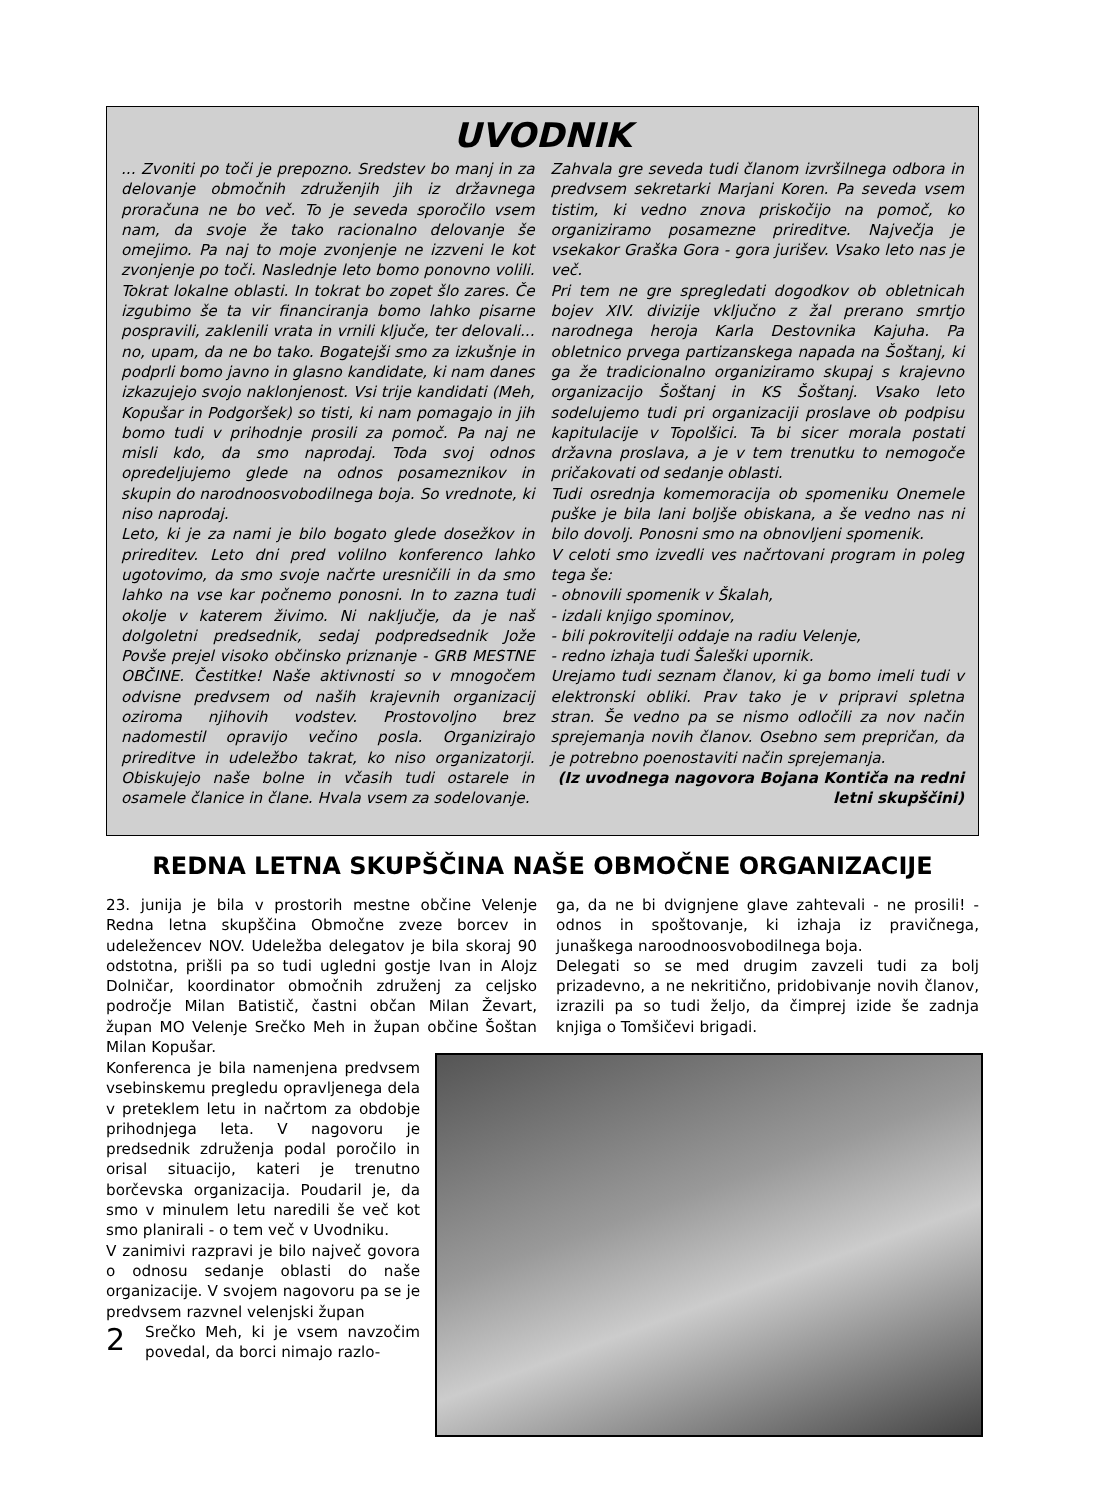UVODNIK
... Zvoniti po toči je prepozno. Sredstev bo manj in za delovanje območnih združenjih jih iz državnega proračuna ne bo več. To je seveda sporočilo vsem nam, da svoje že tako racionalno delovanje še omejimo. Pa naj to moje zvonjenje ne izzveni le kot zvonjenje po toči. Naslednje leto bomo ponovno volili. Tokrat lokalne oblasti. In tokrat bo zopet šlo zares. Če izgubimo še ta vir financiranja bomo lahko pisarne pospravili, zaklenili vrata in vrnili ključe, ter delovali... no, upam, da ne bo tako. Bogatejši smo za izkušnje in podprli bomo javno in glasno kandidate, ki nam danes izkazujejo svojo naklonjenost. Vsi trije kandidati (Meh, Kopušar in Podgoršek) so tisti, ki nam pomagajo in jih bomo tudi v prihodnje prosili za pomoč. Pa naj ne misli kdo, da smo naprodaj. Toda svoj odnos opredeljujemo glede na odnos posameznikov in skupin do narodnoosvobodilnega boja. So vrednote, ki niso naprodaj.
Leto, ki je za nami je bilo bogato glede dosežkov in prireditev. Leto dni pred volilno konferenco lahko ugotovimo, da smo svoje načrte uresničili in da smo lahko na vse kar počnemo ponosni. In to zazna tudi okolje v katerem živimo. Ni naključje, da je naš dolgoletni predsednik, sedaj podpredsednik Jože Povše prejel visoko občinsko priznanje - GRB MESTNE OBČINE. Čestitke! Naše aktivnosti so v mnogočem odvisne predvsem od naših krajevnih organizacij oziroma njihovih vodstev. Prostovoljno brez nadomestil opravijo večino posla. Organizirajo prireditve in udeležbo takrat, ko niso organizatorji. Obiskujejo naše bolne in včasih tudi ostarele in osamele članice in člane. Hvala vsem za sodelovanje.
Zahvala gre seveda tudi članom izvršilnega odbora in predvsem sekretarki Marjani Koren. Pa seveda vsem tistim, ki vedno znova priskočijo na pomoč, ko organiziramo posamezne prireditve. Največja je vsekakor Graška Gora - gora jurišev. Vsako leto nas je več.
Pri tem ne gre spregledati dogodkov ob obletnicah bojev XIV. divizije vključno z žal prerano smrtjo narodnega heroja Karla Destovnika Kajuha. Pa obletnico prvega partizanskega napada na Šoštanj, ki ga že tradicionalno organiziramo skupaj s krajevno organizacijo Šoštanj in KS Šoštanj. Vsako leto sodelujemo tudi pri organizaciji proslave ob podpisu kapitulacije v Topolšici. Ta bi sicer morala postati državna proslava, a je v tem trenutku to nemogoče pričakovati od sedanje oblasti.
Tudi osrednja komemoracija ob spomeniku Onemele puške je bila lani boljše obiskana, a še vedno nas ni bilo dovolj. Ponosni smo na obnovljeni spomenik.
V celoti smo izvedli ves načrtovani program in poleg tega še:
- obnovili spomenik v Škalah,
- izdali knjigo spominov,
- bili pokrovitelji oddaje na radiu Velenje,
- redno izhaja tudi Šaleški upornik.
Urejamo tudi seznam članov, ki ga bomo imeli tudi v elektronski obliki. Prav tako je v pripravi spletna stran. Še vedno pa se nismo odločili za nov način sprejemanja novih članov. Osebno sem prepričan, da je potrebno poenostaviti način sprejemanja.
(Iz uvodnega nagovora Bojana Kontiča na redni letni skupščini)
REDNA LETNA SKUPŠČINA NAŠE OBMOČNE ORGANIZACIJE
23. junija je bila v prostorih mestne občine Velenje Redna letna skupščina Območne zveze borcev in udeležencev NOV. Udeležba delegatov je bila skoraj 90 odstotna, prišli pa so tudi ugledni gostje Ivan in Alojz Dolničar, koordinator območnih združenj za celjsko področje Milan Batistič, častni občan Milan Ževart, župan MO Velenje Srečko Meh in župan občine Šoštan Milan Kopušar.
Konferenca je bila namenjena predvsem vsebinskemu pregledu opravljenega dela v preteklem letu in načrtom za obdobje prihodnjega leta. V nagovoru je predsednik združenja podal poročilo in orisal situacijo, kateri je trenutno borčevska organizacija. Poudaril je, da smo v minulem letu naredili še več kot smo planirali - o tem več v Uvodniku.
V zanimivi razpravi je bilo največ govora o odnosu sedanje oblasti do naše organizacije. V svojem nagovoru pa se je predvsem razvnel velenjski župan
2 Srečko Meh, ki je vsem navzočim povedal, da borci nimajo razlo-
ga, da ne bi dvignjene glave zahtevali - ne prosili! - odnos in spoštovanje, ki izhaja iz pravičnega, junaškega naroodnoosvobodilnega boja.
Delegati so se med drugim zavzeli tudi za bolj prizadevno, a ne nekritično, pridobivanje novih članov, izrazili pa so tudi željo, da čimprej izide še zadnja knjiga o Tomšičevi brigadi.